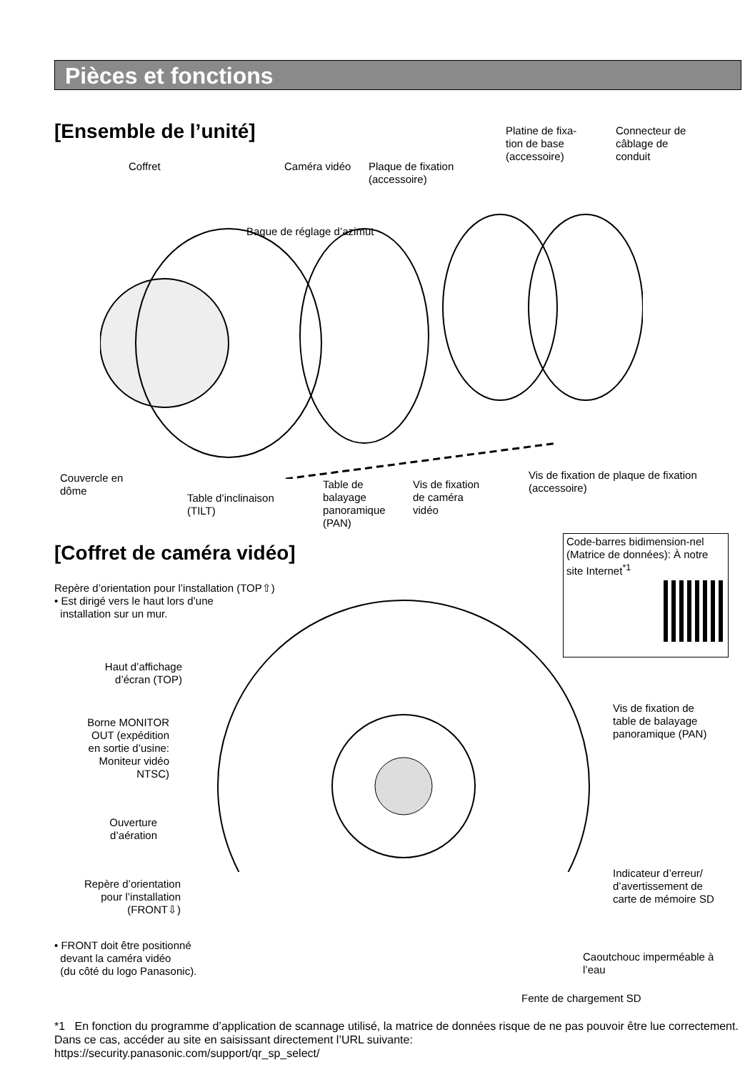Pièces et fonctions
[Ensemble de l’unité]
Platine de fixa-
tion de base
(accessoire)
Connecteur de
câblage de
conduit
Coffret Caméra vidéo
Plaque de fixation
(accessoire)
Bague de réglage d’azimut
Couvercle en
dôme
Table d’inclinaison
(TILT)
Table de
balayage
panoramique
(PAN)
Vis de fixation
de caméra
vidéo
Vis de fixation de plaque de fixation
(accessoire)
[Coffret de caméra vidéo]
Code-barres bidimension-nel (Matrice de données): À notre site Internet<sup>*1</sup>
Repère d’orientation pour l’installation (TOP⇧)
• Est dirigé vers le haut lors d’une
installation sur un mur.
Haut d’affichage
d’écran (TOP)
Borne MONITOR
OUT (expédition
en sortie d’usine:
Moniteur vidéo
NTSC)
Vis de fixation de
table de balayage
panoramique (PAN)
Ouverture
d’aération
Repère d’orientation
pour l’installation
(FRONT⇩)
Indicateur d’erreur/
d’avertissement de
carte de mémoire SD
• FRONT doit être positionné
devant la caméra vidéo
(du côté du logo Panasonic).
Caoutchouc imperméable à
l’eau
Fente de chargement SD
*1 En fonction du programme d’application de scannage utilisé, la matrice de données risque de ne pas pouvoir être lue correctement. Dans ce cas, accéder au site en saisissant directement l’URL suivante:
https://security.panasonic.com/support/qr_sp_select/